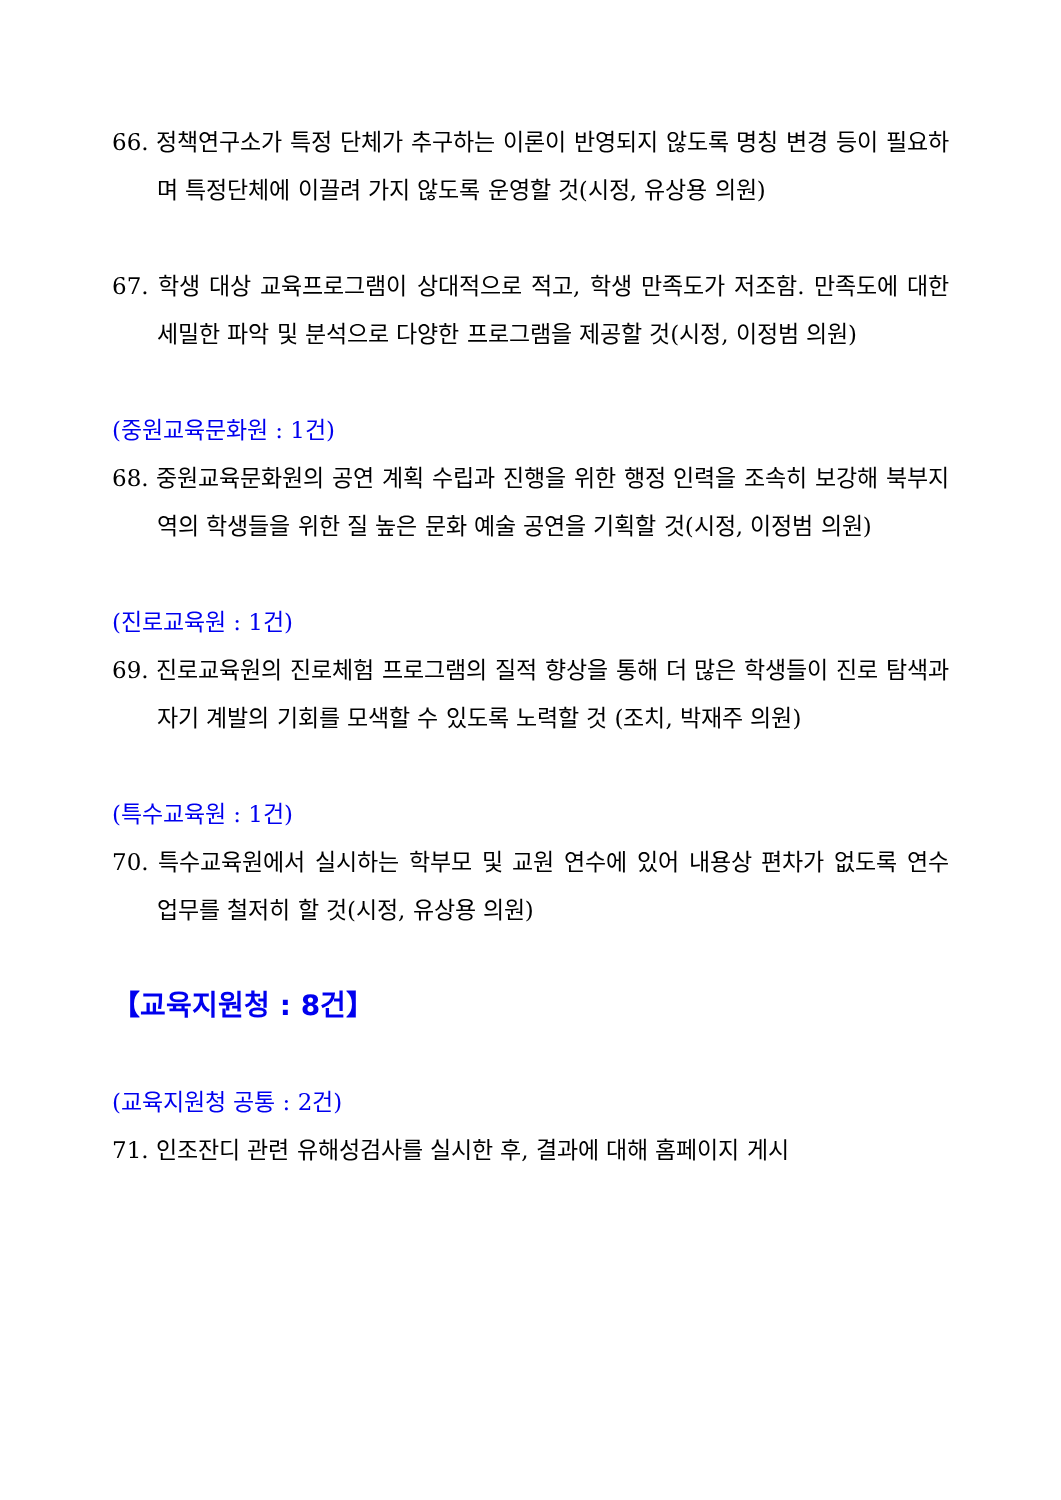66. 정책연구소가 특정 단체가 추구하는 이론이 반영되지 않도록 명칭 변경 등이 필요하며 특정단체에 이끌려 가지 않도록 운영할 것(시정, 유상용 의원)
67. 학생 대상 교육프로그램이 상대적으로 적고, 학생 만족도가 저조함. 만족도에 대한 세밀한 파악 및 분석으로 다양한 프로그램을 제공할 것(시정, 이정범 의원)
(중원교육문화원 : 1건)
68. 중원교육문화원의 공연 계획 수립과 진행을 위한 행정 인력을 조속히 보강해 북부지역의 학생들을 위한 질 높은 문화 예술 공연을 기획할 것(시정, 이정범 의원)
(진로교육원 : 1건)
69. 진로교육원의 진로체험 프로그램의 질적 향상을 통해 더 많은 학생들이 진로 탐색과 자기 계발의 기회를 모색할 수 있도록 노력할 것 (조치, 박재주 의원)
(특수교육원 : 1건)
70. 특수교육원에서 실시하는 학부모 및 교원 연수에 있어 내용상 편차가 없도록 연수 업무를 철저히 할 것(시정, 유상용 의원)
【교육지원청 : 8건】
(교육지원청 공통 : 2건)
71. 인조잔디 관련 유해성검사를 실시한 후, 결과에 대해 홈페이지 게시